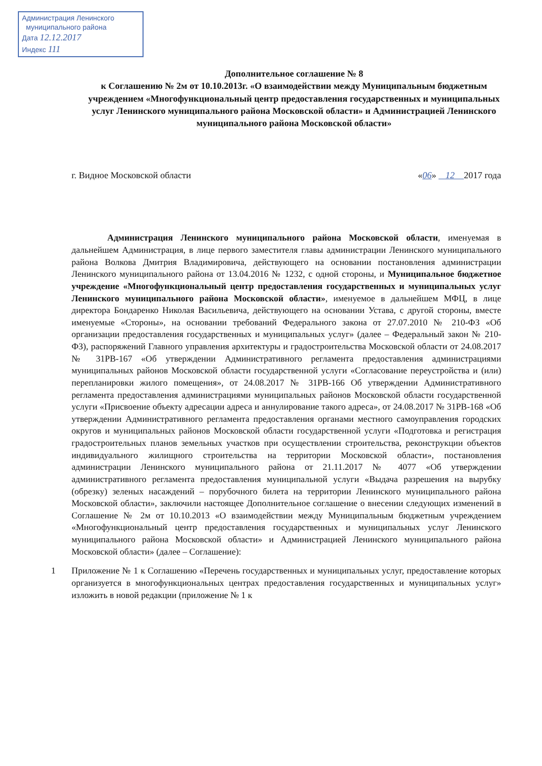Администрация Ленинского
муниципального района
Дата 12.12.2017
Индекс 111
Дополнительное соглашение № 8
к Соглашению № 2м от 10.10.2013г. «О взаимодействии между Муниципальным бюджетным учреждением «Многофункциональный центр предоставления государственных и муниципальных услуг Ленинского муниципального района Московской области» и Администрацией Ленинского муниципального района Московской области»
г. Видное Московской области «06» 12 2017 года
Администрация Ленинского муниципального района Московской области, именуемая в дальнейшем Администрация, в лице первого заместителя главы администрации Ленинского муниципального района Волкова Дмитрия Владимировича, действующего на основании постановления администрации Ленинского муниципального района от 13.04.2016 № 1232, с одной стороны, и Муниципальное бюджетное учреждение «Многофункциональный центр предоставления государственных и муниципальных услуг Ленинского муниципального района Московской области», именуемое в дальнейшем МФЦ, в лице директора Бондаренко Николая Васильевича, действующего на основании Устава, с другой стороны, вместе именуемые «Стороны», на основании требований Федерального закона от 27.07.2010 № 210-ФЗ «Об организации предоставления государственных и муниципальных услуг» (далее – Федеральный закон № 210-ФЗ), распоряжений Главного управления архитектуры и градостроительства Московской области от 24.08.2017 № 31РВ-167 «Об утверждении Административного регламента предоставления администрациями муниципальных районов Московской области государственной услуги «Согласование переустройства и (или) перепланировки жилого помещения», от 24.08.2017 № 31РВ-166 Об утверждении Административного регламента предоставления администрациями муниципальных районов Московской области государственной услуги «Присвоение объекту адресации адреса и аннулирование такого адреса», от 24.08.2017 № 31РВ-168 «Об утверждении Административного регламента предоставления органами местного самоуправления городских округов и муниципальных районов Московской области государственной услуги «Подготовка и регистрация градостроительных планов земельных участков при осуществлении строительства, реконструкции объектов индивидуального жилищного строительства на территории Московской области», постановления администрации Ленинского муниципального района от 21.11.2017 № 4077 «Об утверждении административного регламента предоставления муниципальной услуги «Выдача разрешения на вырубку (обрезку) зеленых насаждений – порубочного билета на территории Ленинского муниципального района Московской области», заключили настоящее Дополнительное соглашение о внесении следующих изменений в Соглашение № 2м от 10.10.2013 «О взаимодействии между Муниципальным бюджетным учреждением «Многофункциональный центр предоставления государственных и муниципальных услуг Ленинского муниципального района Московской области» и Администрацией Ленинского муниципального района Московской области» (далее – Соглашение):
1 Приложение № 1 к Соглашению «Перечень государственных и муниципальных услуг, предоставление которых организуется в многофункциональных центрах предоставления государственных и муниципальных услуг» изложить в новой редакции (приложение № 1 к